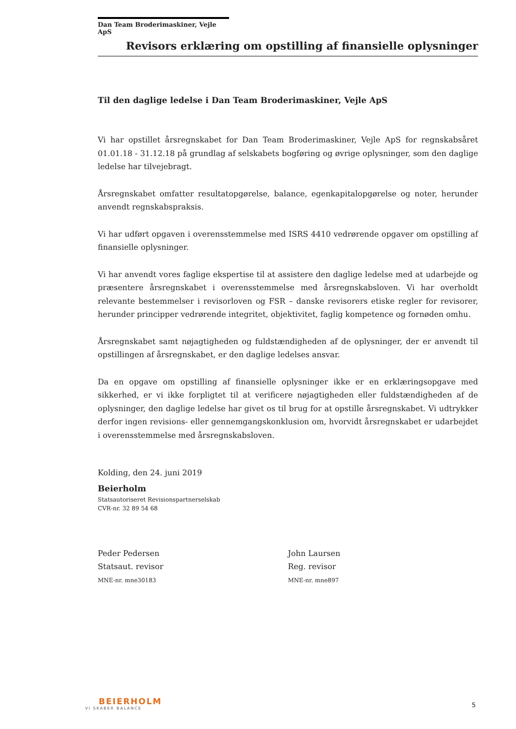Dan Team Broderimaskiner, Vejle ApS
Revisors erklæring om opstilling af finansielle oplysninger
Til den daglige ledelse i Dan Team Broderimaskiner, Vejle ApS
Vi har opstillet årsregnskabet for Dan Team Broderimaskiner, Vejle ApS for regnskabsåret 01.01.18 - 31.12.18 på grundlag af selskabets bogføring og øvrige oplysninger, som den daglige ledelse har tilvejebragt.
Årsregnskabet omfatter resultatopgørelse, balance, egenkapitalopgørelse og noter, herunder anvendt regnskabspraksis.
Vi har udført opgaven i overensstemmelse med ISRS 4410 vedrørende opgaver om opstilling af finansielle oplysninger.
Vi har anvendt vores faglige ekspertise til at assistere den daglige ledelse med at udarbejde og præsentere årsregnskabet i overensstemmelse med årsregnskabsloven. Vi har overholdt relevante bestemmelser i revisorloven og FSR – danske revisorers etiske regler for revisorer, herunder principper vedrørende integritet, objektivitet, faglig kompetence og fornøden omhu.
Årsregnskabet samt nøjagtigheden og fuldstændigheden af de oplysninger, der er anvendt til opstillingen af årsregnskabet, er den daglige ledelses ansvar.
Da en opgave om opstilling af finansielle oplysninger ikke er en erklæringsopgave med sikkerhed, er vi ikke forpligtet til at verificere nøjagtigheden eller fuldstændigheden af de oplysninger, den daglige ledelse har givet os til brug for at opstille årsregnskabet. Vi udtrykker derfor ingen revisions- eller gennemgangskonklusion om, hvorvidt årsregnskabet er udarbejdet i overensstemmelse med årsregnskabsloven.
Kolding, den 24. juni 2019
Beierholm
Statsautoriseret Revisionspartnerselskab
CVR-nr. 32 89 54 68
Peder Pedersen
Statsaut. revisor
MNE-nr. mne30183
John Laursen
Reg. revisor
MNE-nr. mne897
BEIERHOLM
VI SKABER BALANCE
5